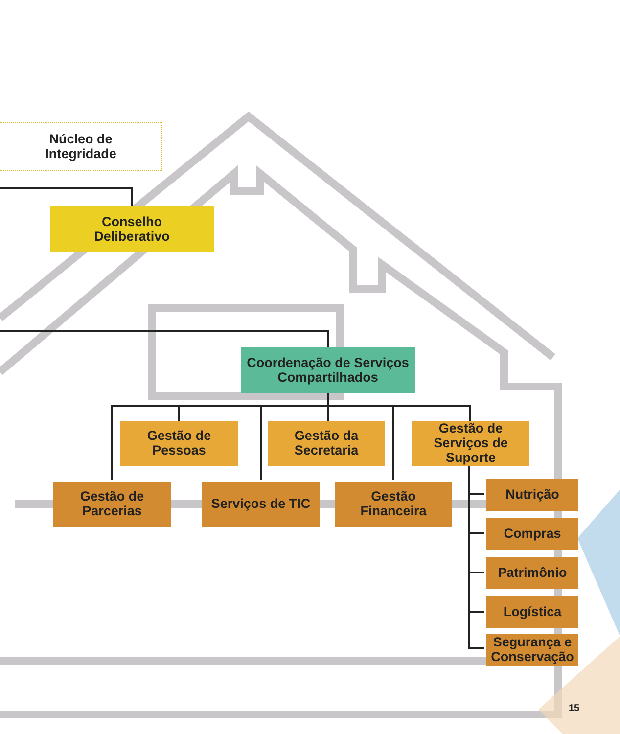Núcleo de
Integridade
Conselho
Deliberativo
Coordenação de Serviços
Compartilhados
Gestão de
Pessoas
Gestão da
Secretaria
Gestão de
Serviços de
Suporte
Gestão de
Parcerias
Serviços de TIC
Gestão
Financeira
Nutrição
Compras
Patrimônio
Logística
Segurança e
Conservação
15